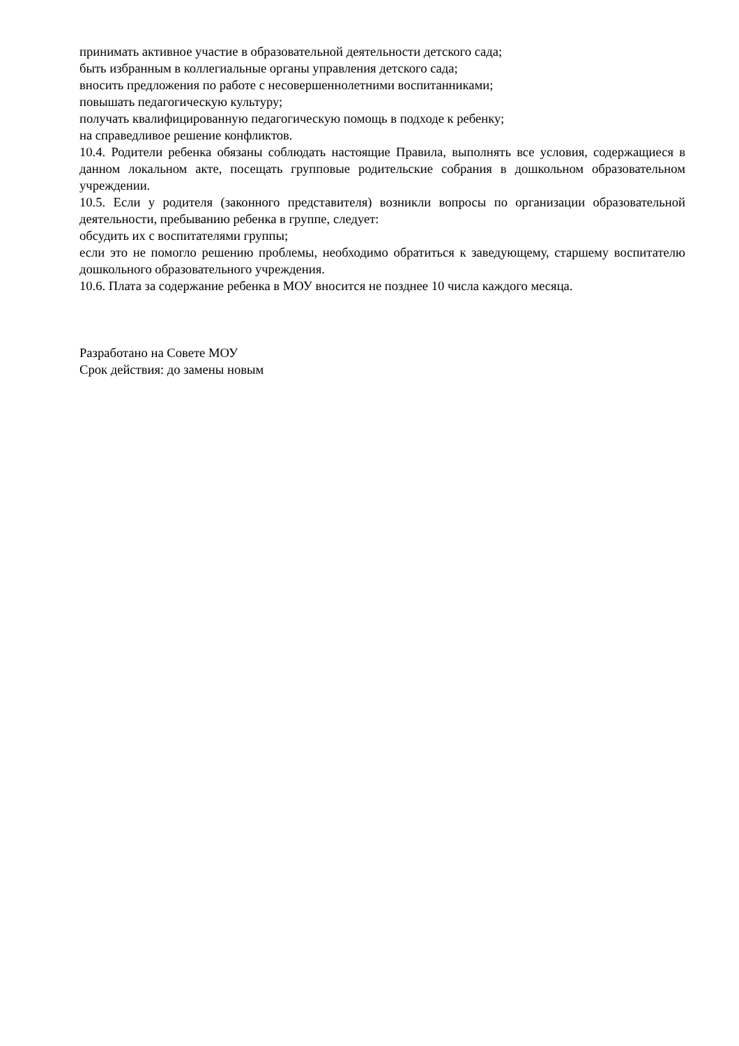принимать активное участие в образовательной деятельности детского сада;
быть избранным в коллегиальные органы управления детского сада;
вносить предложения по работе с несовершеннолетними воспитанниками;
повышать педагогическую культуру;
получать квалифицированную педагогическую помощь в подходе к ребенку;
на справедливое решение конфликтов.
10.4. Родители ребенка обязаны соблюдать настоящие Правила, выполнять все условия, содержащиеся в данном локальном акте, посещать групповые родительские собрания в дошкольном образовательном учреждении.
10.5. Если у родителя (законного представителя) возникли вопросы по организации образовательной деятельности, пребыванию ребенка в группе, следует:
обсудить их с воспитателями группы;
если это не помогло решению проблемы, необходимо обратиться к заведующему, старшему воспитателю дошкольного образовательного учреждения.
10.6. Плата за содержание ребенка в МОУ вносится не позднее 10 числа каждого месяца.
Разработано на Совете МОУ
Срок действия: до замены новым